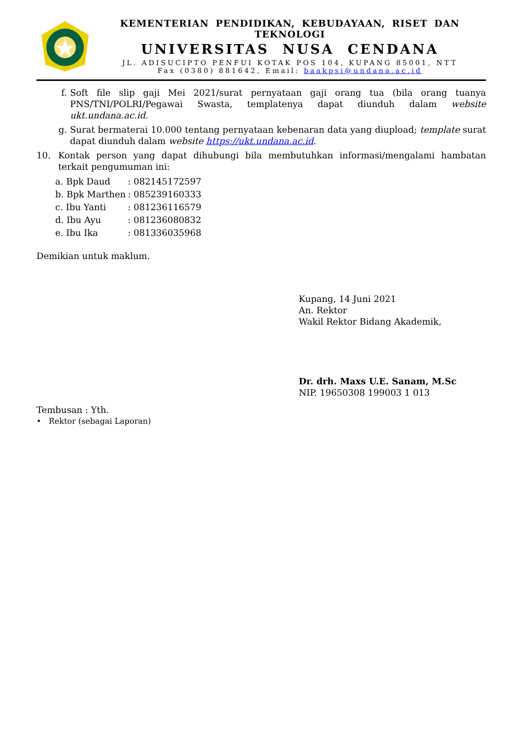KEMENTERIAN PENDIDIKAN, KEBUDAYAAN, RISET DAN TEKNOLOGI
UNIVERSITAS NUSA CENDANA
JL. ADISUCIPTO PENFUI KOTAK POS 104, KUPANG 85001, NTT
Fax (0380) 881642, Email: baakpsi@undana.ac.id
f.
Soft file slip gaji Mei 2021/surat pernyataan gaji orang tua (bila orang tuanya PNS/TNI/POLRI/Pegawai Swasta, templatenya dapat diunduh dalam website ukt.undana.ac.id.
g.
Surat bermaterai 10.000 tentang pernyataan kebenaran data yang diupload; template surat dapat diunduh dalam website https://ukt.undana.ac.id.
10.
Kontak person yang dapat dihubungi bila membutuhkan informasi/mengalami hambatan terkait pengumuman ini:
| a. Bpk Daud | : 082145172597 |
| b. Bpk Marthen | : 085239160333 |
| c. Ibu Yanti | : 081236116579 |
| d. Ibu Ayu | : 081236080832 |
| e. Ibu Ika | : 081336035968 |
Demikian untuk maklum.
Kupang, 14 Juni 2021
An. Rektor
Wakil Rektor Bidang Akademik,
Dr. drh. Maxs U.E. Sanam, M.Sc
NIP. 19650308 199003 1 013
Tembusan : Yth.
• Rektor (sebagai Laporan)